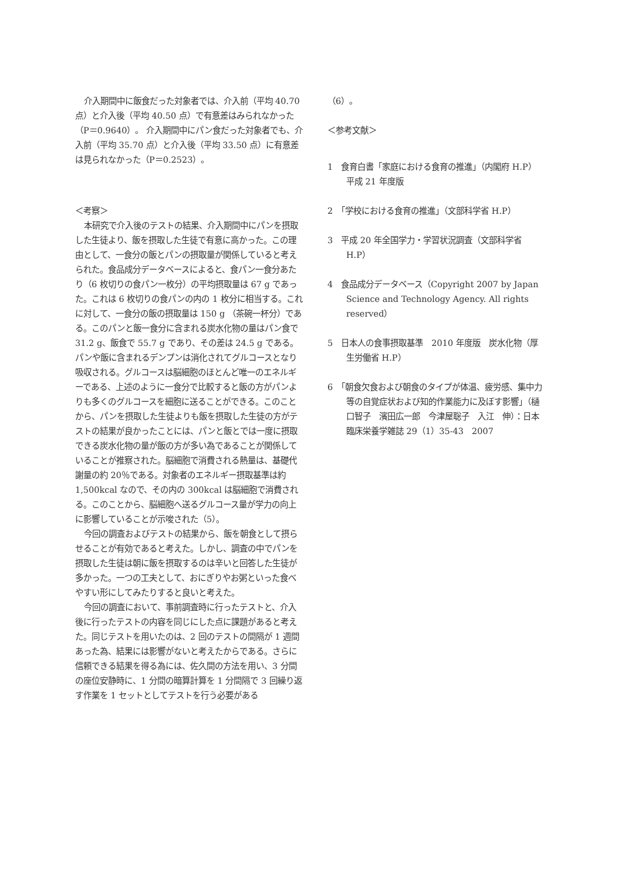介入期間中に飯食だった対象者では、介入前（平均 40.70 点）と介入後（平均 40.50 点）で有意差はみられなかった（P＝0.9640）。 介入期間中にパン食だった対象者でも、介入前（平均 35.70 点）と介入後（平均 33.50 点）に有意差は見られなかった（P＝0.2523）。
＜考察＞
本研究で介入後のテストの結果、介入期間中にパンを摂取した生徒より、飯を摂取した生徒で有意に高かった。この理由として、一食分の飯とパンの摂取量が関係していると考えられた。食品成分データベースによると、食パン一食分あたり（6 枚切りの食パン一枚分）の平均摂取量は 67 g であった。これは 6 枚切りの食パンの内の 1 枚分に相当する。これに対して、一食分の飯の摂取量は 150 g （茶碗一杯分）である。このパンと飯一食分に含まれる炭水化物の量はパン食で 31.2 g、飯食で 55.7 g であり、その差は 24.5 g である。パンや飯に含まれるデンプンは消化されてグルコースとなり吸収される。グルコースは脳細胞のほとんど唯一のエネルギーである、上述のように一食分で比較すると飯の方がパンよりも多くのグルコースを細胞に送ることができる。このことから、パンを摂取した生徒よりも飯を摂取した生徒の方がテストの結果が良かったことには、パンと飯とでは一度に摂取できる炭水化物の量が飯の方が多い為であることが関係していることが推察された。脳細胞で消費される熱量は、基礎代謝量の約 20％である。対象者のエネルギー摂取基準は約 1,500kcal なので、その内の 300kcal は脳細胞で消費される。このことから、脳細胞へ送るグルコース量が学力の向上に影響していることが示唆された（5）。
今回の調査およびテストの結果から、飯を朝食として摂らせることが有効であると考えた。しかし、調査の中でパンを摂取した生徒は朝に飯を摂取するのは辛いと回答した生徒が多かった。一つの工夫として、おにぎりやお粥といった食べやすい形にしてみたりすると良いと考えた。
今回の調査において、事前調査時に行ったテストと、介入後に行ったテストの内容を同じにした点に課題があると考えた。同じテストを用いたのは、2 回のテストの間隔が 1 週間あった為、結果には影響がないと考えたからである。さらに信頼できる結果を得る為には、佐久間の方法を用い、3 分間の座位安静時に、1 分間の暗算計算を 1 分間隔で 3 回繰り返す作業を 1 セットとしてテストを行う必要がある
（6）。
＜参考文献＞
1　食育白書「家庭における食育の推進」（内閣府 H.P）　平成 21 年度版
2　「学校における食育の推進」（文部科学省 H.P）
3　平成 20 年全国学力・学習状況調査（文部科学省 H.P）
4　食品成分データベース（Copyright 2007 by Japan Science and Technology Agency. All rights reserved）
5　日本人の食事摂取基準　2010 年度版　炭水化物（厚生労働省 H.P）
6　「朝食欠食および朝食のタイプが体温、疲労感、集中力等の自覚症状および知的作業能力に及ぼす影響」（樋口智子　濱田広一郎　今津屋聡子　入江　伸）：日本臨床栄養学雑誌 29（1）35-43　2007